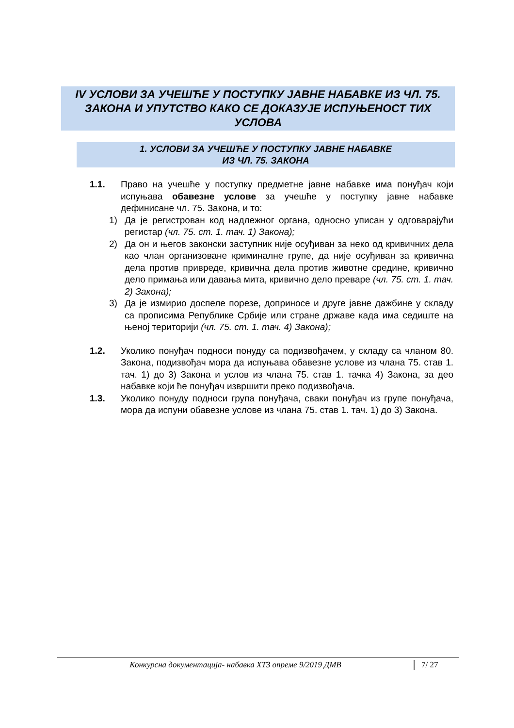IV УСЛОВИ ЗА УЧЕШЋЕ У ПОСТУПКУ ЈАВНЕ НАБАВКЕ ИЗ ЧЛ. 75. ЗАКОНА И УПУТСТВО КАКО СЕ ДОКАЗУЈЕ ИСПУЊЕНОСТ ТИХ УСЛОВА
1. УСЛОВИ ЗА УЧЕШЋЕ У ПОСТУПКУ ЈАВНЕ НАБАВКЕ
ИЗ ЧЛ. 75. ЗАКОНА
1.1. Право на учешће у поступку предметне јавне набавке има понуђач који испуњава обавезне услове за учешће у поступку јавне набавке дефинисане чл. 75. Закона, и то:
1) Да је регистрован код надлежног органа, односно уписан у одговарајући регистар (чл. 75. ст. 1. тач. 1) Закона);
2) Да он и његов законски заступник није осуђиван за неко од кривичних дела као члан организоване криминалне групе, да није осуђиван за кривична дела против привреде, кривична дела против животне средине, кривично дело примања или давања мита, кривично дело преваре (чл. 75. ст. 1. тач. 2) Закона);
3) Да је измирио доспеле порезе, доприносе и друге јавне дажбине у складу са прописима Републике Србије или стране државе када има седиште на њеној територији (чл. 75. ст. 1. тач. 4) Закона);
1.2. Уколико понуђач подноси понуду са подизвођачем, у складу са чланом 80. Закона, подизвођач мора да испуњава обавезне услове из члана 75. став 1. тач. 1) до 3) Закона и услов из члана 75. став 1. тачка 4) Закона, за део набавке који ће понуђач извршити преко подизвођача.
1.3. Уколико понуду подноси група понуђача, сваки понуђач из групе понуђача, мора да испуни обавезне услове из члана 75. став 1. тач. 1) до 3) Закона.
Конкурсна документација- набавка ХТЗ опреме 9/2019 ДМВ 7/ 27